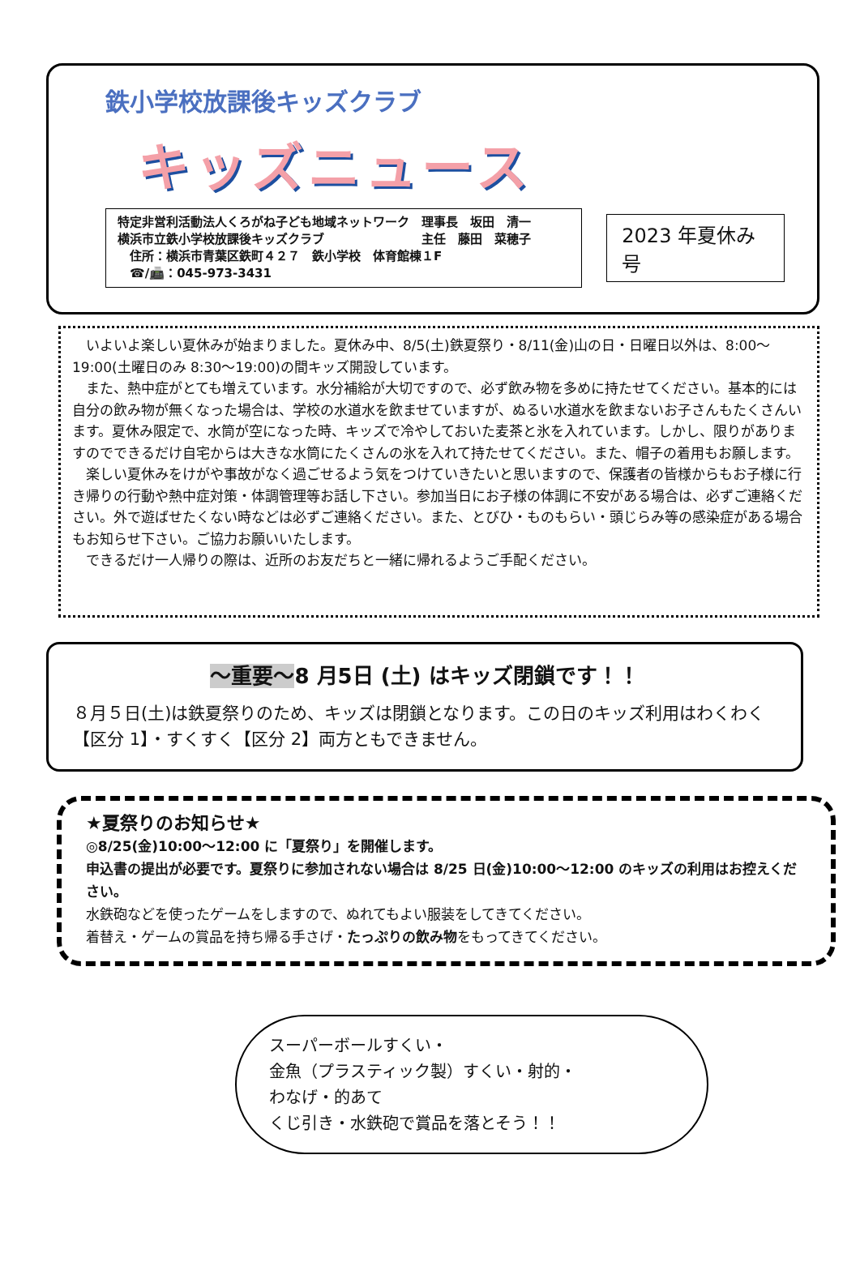鉄小学校放課後キッズクラブ
キッズニュース
特定非営利活動法人くろがね子ども地域ネットワーク　理事長　坂田　清一
横浜市立鉄小学校放課後キッズクラブ　　　　　　　　主任　藤田　菜穂子
　住所：横浜市青葉区鉄町４２７　鉄小学校　体育館棟１F
　☎/📠：045-973-3431
2023 年夏休み号
いよいよ楽しい夏休みが始まりました。夏休み中、8/5(土)鉄夏祭り・8/11(金)山の日・日曜日以外は、8:00～19:00(土曜日のみ 8:30～19:00)の間キッズ開設しています。
また、熱中症がとても増えています。水分補給が大切ですので、必ず飲み物を多めに持たせてください。基本的には自分の飲み物が無くなった場合は、学校の水道水を飲ませていますが、ぬるい水道水を飲まないお子さんもたくさんいます。夏休み限定で、水筒が空になった時、キッズで冷やしておいた麦茶と氷を入れています。しかし、限りがありますのでできるだけ自宅からは大きな水筒にたくさんの氷を入れて持たせてください。また、帽子の着用もお願します。
楽しい夏休みをけがや事故がなく過ごせるよう気をつけていきたいと思いますので、保護者の皆様からもお子様に行き帰りの行動や熱中症対策・体調管理等お話し下さい。参加当日にお子様の体調に不安がある場合は、必ずご連絡ください。外で遊ばせたくない時などは必ずご連絡ください。また、とびひ・ものもらい・頭じらみ等の感染症がある場合もお知らせ下さい。ご協力お願いいたします。
できるだけ一人帰りの際は、近所のお友だちと一緒に帰れるようご手配ください。
～重要～8 月5日 (土) はキッズ閉鎖です！！
８月５日(土)は鉄夏祭りのため、キッズは閉鎖となります。この日のキッズ利用はわくわく【区分 1】・すくすく【区分 2】両方ともできません。
★夏祭りのお知らせ★
◎8/25(金)10:00～12:00 に「夏祭り」を開催します。
申込書の提出が必要です。夏祭りに参加されない場合は 8/25 日(金)10:00～12:00 のキッズの利用はお控えください。
水鉄砲などを使ったゲームをしますので、ぬれてもよい服装をしてきてください。
着替え・ゲームの賞品を持ち帰る手さげ・たっぷりの飲み物をもってきてください。
スーパーボールすくい・
金魚（プラスティック製）すくい・射的・
わなげ・的あて
くじ引き・水鉄砲で賞品を落とそう！！